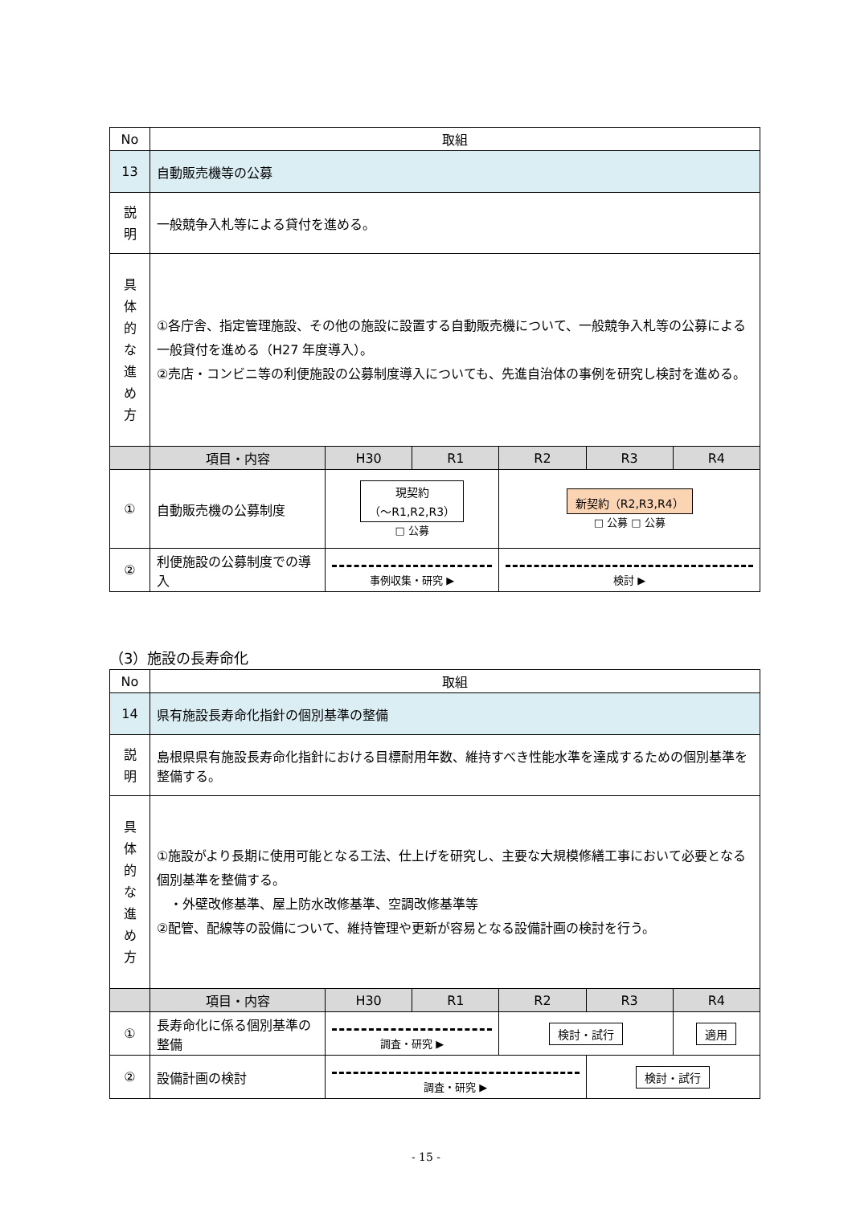| No | 取組 | | | | | |
| 13 | 自動販売機等の公募 | | | | | |
| 説 明 | 一般競争入札等による貸付を進める。 | | | | | |
| 具 体 的 な 進 め 方 | ①各庁舎、指定管理施設、その他の施設に設置する自動販売機について、一般競争入札等の公募による一般貸付を進める（H27 年度導入）。 ②売店・コンビニ等の利便施設の公募制度導入についても、先進自治体の事例を研究し検討を進める。 | | | | | |
| | 項目・内容 | H30 | R1 | R2 | R3 | R4 |
| ① | 自動販売機の公募制度 | 現契約 （〜R1,R2,R3） □ 公募 | | 新契約（R2,R3,R4） □ 公募 □ 公募 | | |
| ② | 利便施設の公募制度での導入 | 事例収集・研究 ▶ | | 検討 ▶ | | |
（3）施設の長寿命化
| No | 取組 | | | | | |
| 14 | 県有施設長寿命化指針の個別基準の整備 | | | | | |
| 説 明 | 島根県県有施設長寿命化指針における目標耐用年数、維持すべき性能水準を達成するための個別基準を整備する。 | | | | | |
| 具 体 的 な 進 め 方 | ①施設がより長期に使用可能となる工法、仕上げを研究し、主要な大規模修繕工事において必要となる個別基準を整備する。 ・外壁改修基準、屋上防水改修基準、空調改修基準等 ②配管、配線等の設備について、維持管理や更新が容易となる設備計画の検討を行う。 | | | | | |
| | 項目・内容 | H30 | R1 | R2 | R3 | R4 |
| ① | 長寿命化に係る個別基準の整備 | 調査・研究 ▶ | | 検討・試行 | | 適用 |
| ② | 設備計画の検討 | 調査・研究 ▶ | | | 検討・試行 | |
- 15 -